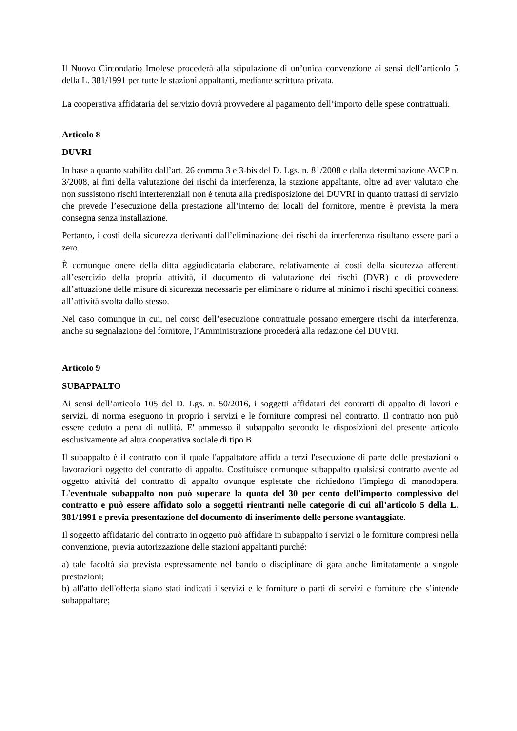Il Nuovo Circondario Imolese procederà alla stipulazione di un’unica convenzione ai sensi dell’articolo 5 della L. 381/1991 per tutte le stazioni appaltanti, mediante scrittura privata.
La cooperativa affidataria del servizio dovrà provvedere al pagamento dell’importo delle spese contrattuali.
Articolo 8
DUVRI
In base a quanto stabilito dall’art. 26 comma 3 e 3-bis del D. Lgs. n. 81/2008 e dalla determinazione AVCP n. 3/2008, ai fini della valutazione dei rischi da interferenza, la stazione appaltante, oltre ad aver valutato che non sussistono rischi interferenziali non è tenuta alla predisposizione del DUVRI in quanto trattasi di servizio che prevede l’esecuzione della prestazione all’interno dei locali del fornitore, mentre è prevista la mera consegna senza installazione.
Pertanto, i costi della sicurezza derivanti dall’eliminazione dei rischi da interferenza risultano essere pari a zero.
È comunque onere della ditta aggiudicataria elaborare, relativamente ai costi della sicurezza afferenti all’esercizio della propria attività, il documento di valutazione dei rischi (DVR) e di provvedere all’attuazione delle misure di sicurezza necessarie per eliminare o ridurre al minimo i rischi specifici connessi all’attività svolta dallo stesso.
Nel caso comunque in cui, nel corso dell’esecuzione contrattuale possano emergere rischi da interferenza, anche su segnalazione del fornitore, l’Amministrazione procederà alla redazione del DUVRI.
Articolo 9
SUBAPPALTO
Ai sensi dell’articolo 105 del D. Lgs. n. 50/2016, i soggetti affidatari dei contratti di appalto di lavori e servizi, di norma eseguono in proprio i servizi e le forniture compresi nel contratto. Il contratto non può essere ceduto a pena di nullità. E' ammesso il subappalto secondo le disposizioni del presente articolo esclusivamente ad altra cooperativa sociale di tipo B
Il subappalto è il contratto con il quale l'appaltatore affida a terzi l'esecuzione di parte delle prestazioni o lavorazioni oggetto del contratto di appalto. Costituisce comunque subappalto qualsiasi contratto avente ad oggetto attività del contratto di appalto ovunque espletate che richiedono l'impiego di manodopera. L'eventuale subappalto non può superare la quota del 30 per cento dell'importo complessivo del contratto e può essere affidato solo a soggetti rientranti nelle categorie di cui all’articolo 5 della L. 381/1991 e previa presentazione del documento di inserimento delle persone svantaggiate.
Il soggetto affidatario del contratto in oggetto può affidare in subappalto i servizi o le forniture compresi nella convenzione, previa autorizzazione delle stazioni appaltanti purché:
a) tale facoltà sia prevista espressamente nel bando o disciplinare di gara anche limitatamente a singole prestazioni;
b) all'atto dell'offerta siano stati indicati i servizi e le forniture o parti di servizi e forniture che s’intende subappaltare;